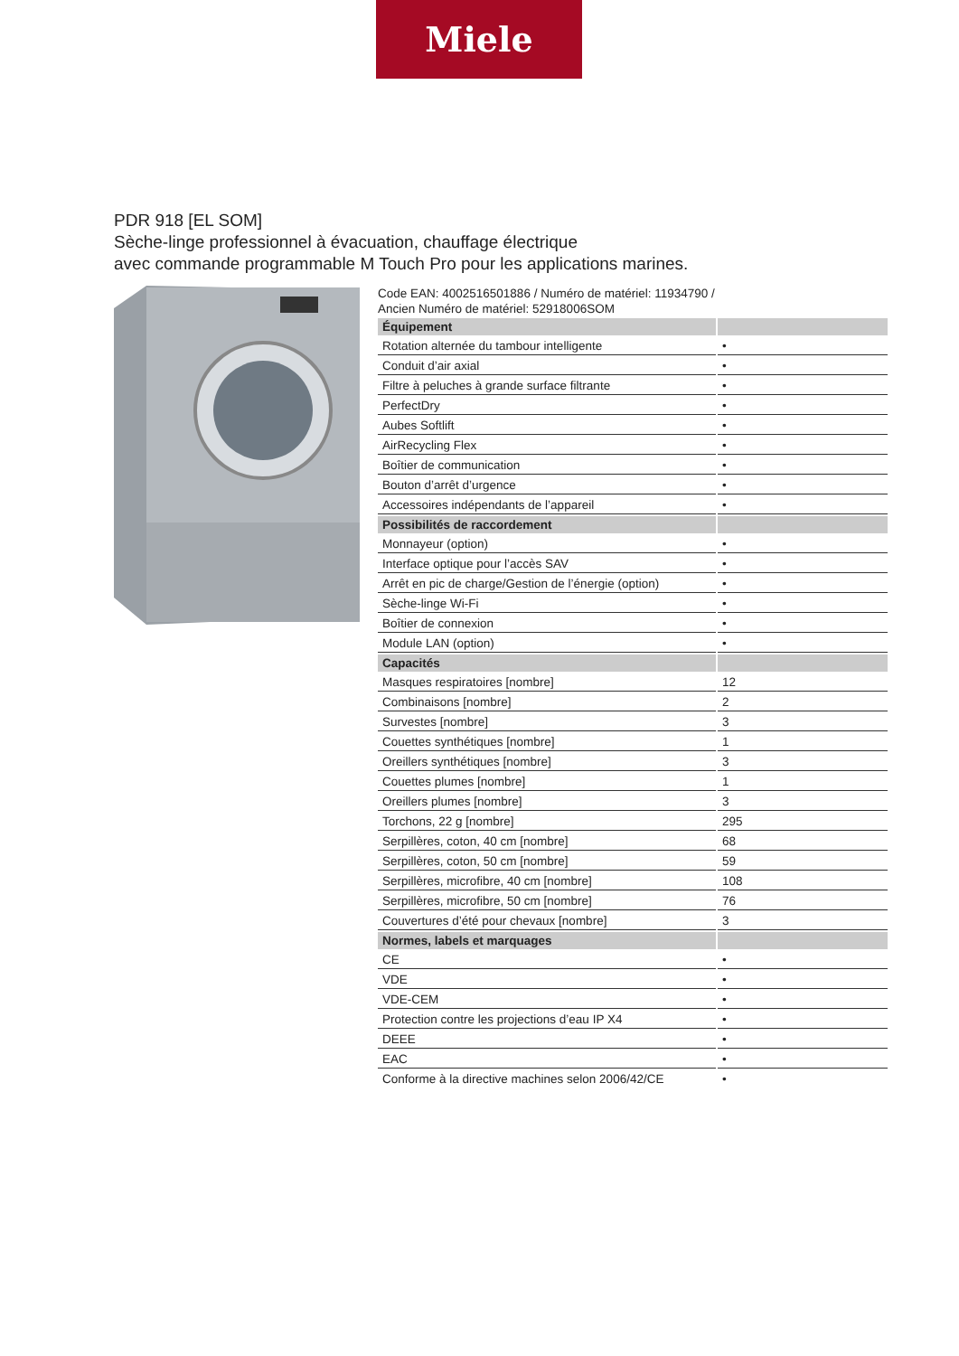Miele
PDR 918 [EL SOM]
Sèche-linge professionnel à évacuation, chauffage électrique
avec commande programmable M Touch Pro pour les applications marines.
Code EAN: 4002516501886 / Numéro de matériel: 11934790 /
Ancien Numéro de matériel: 52918006SOM
| Équipement | |
| Rotation alternée du tambour intelligente | • |
| Conduit d’air axial | • |
| Filtre à peluches à grande surface filtrante | • |
| PerfectDry | • |
| Aubes Softlift | • |
| AirRecycling Flex | • |
| Boîtier de communication | • |
| Bouton d’arrêt d’urgence | • |
| Accessoires indépendants de l’appareil | • |
| Possibilités de raccordement | |
| Monnayeur (option) | • |
| Interface optique pour l’accès SAV | • |
| Arrêt en pic de charge/Gestion de l’énergie (option) | • |
| Sèche-linge Wi-Fi | • |
| Boîtier de connexion | • |
| Module LAN (option) | • |
| Capacités | |
| Masques respiratoires [nombre] | 12 |
| Combinaisons [nombre] | 2 |
| Survestes [nombre] | 3 |
| Couettes synthétiques [nombre] | 1 |
| Oreillers synthétiques [nombre] | 3 |
| Couettes plumes [nombre] | 1 |
| Oreillers plumes [nombre] | 3 |
| Torchons, 22 g [nombre] | 295 |
| Serpillères, coton, 40 cm [nombre] | 68 |
| Serpillères, coton, 50 cm [nombre] | 59 |
| Serpillères, microfibre, 40 cm [nombre] | 108 |
| Serpillères, microfibre, 50 cm [nombre] | 76 |
| Couvertures d’été pour chevaux [nombre] | 3 |
| Normes, labels et marquages | |
| CE | • |
| VDE | • |
| VDE-CEM | • |
| Protection contre les projections d’eau IP X4 | • |
| DEEE | • |
| EAC | • |
| Conforme à la directive machines selon 2006/42/CE | • |